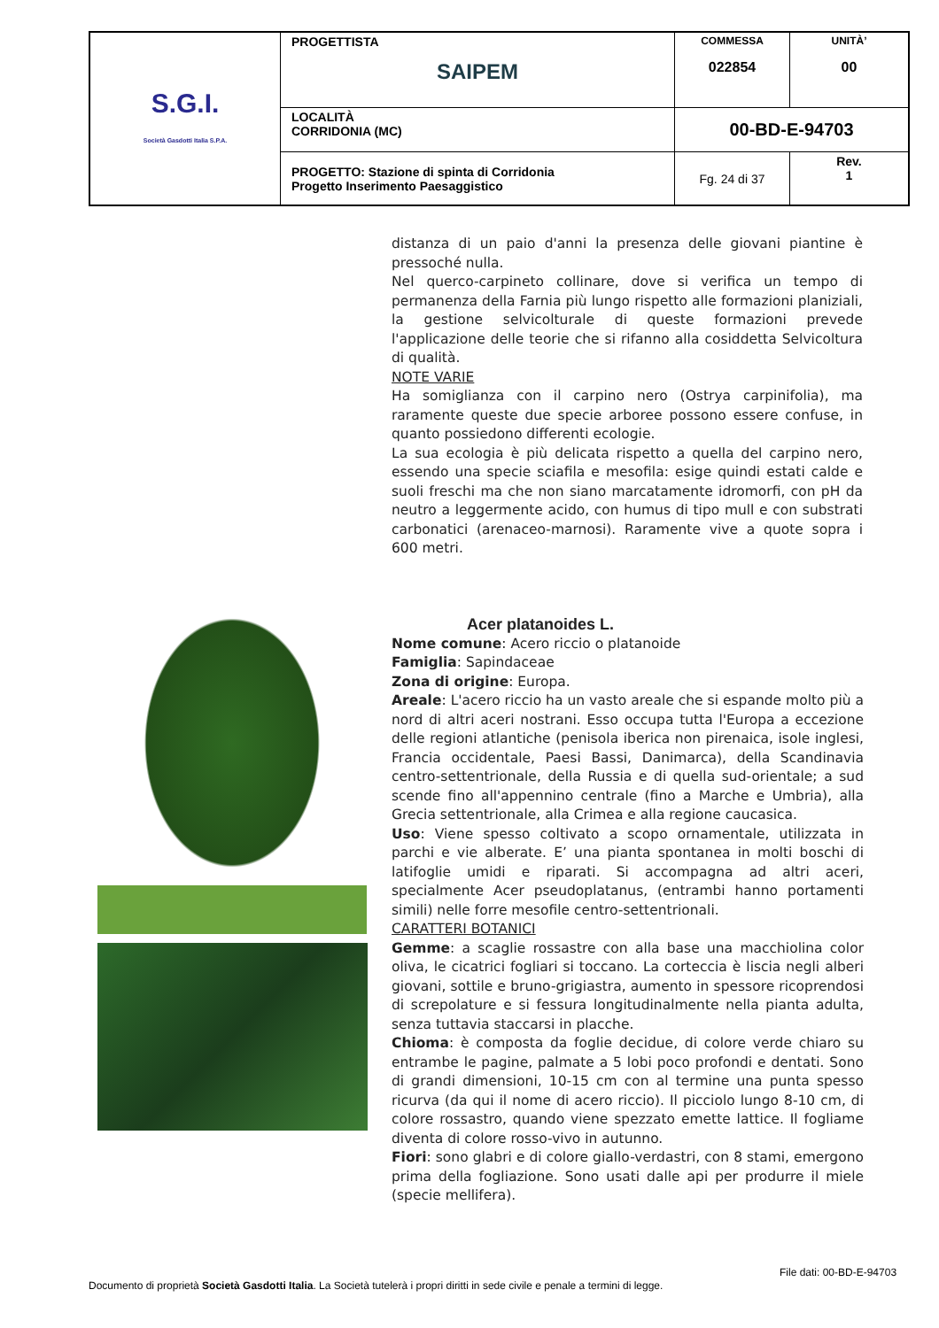| S.G.I. Società Gasdotti Italia S.P.A. | PROGETTISTA SAIPEM | COMMESSA 022854 | UNITÀ’ 00 |
| | LOCALITÀ CORRIDONIA (MC) | 00-BD-E-94703 | |
| | PROGETTO: Stazione di spinta di Corridonia Progetto Inserimento Paesaggistico | Fg. 24 di 37 | Rev. 1 |
distanza di un paio d'anni la presenza delle giovani piantine è pressoché nulla.
Nel querco-carpineto collinare, dove si verifica un tempo di permanenza della Farnia più lungo rispetto alle formazioni planiziali, la gestione selvicolturale di queste formazioni prevede l'applicazione delle teorie che si rifanno alla cosiddetta Selvicoltura di qualità.
NOTE VARIE
Ha somiglianza con il carpino nero (Ostrya carpinifolia), ma raramente queste due specie arboree possono essere confuse, in quanto possiedono differenti ecologie.
La sua ecologia è più delicata rispetto a quella del carpino nero, essendo una specie sciafila e mesofila: esige quindi estati calde e suoli freschi ma che non siano marcatamente idromorfi, con pH da neutro a leggermente acido, con humus di tipo mull e con substrati carbonatici (arenaceo-marnosi). Raramente vive a quote sopra i 600 metri.
Acer platanoides L.
Nome comune: Acero riccio o platanoide
Famiglia: Sapindaceae
Zona di origine: Europa.
Areale: L'acero riccio ha un vasto areale che si espande molto più a nord di altri aceri nostrani. Esso occupa tutta l'Europa a eccezione delle regioni atlantiche (penisola iberica non pirenaica, isole inglesi, Francia occidentale, Paesi Bassi, Danimarca), della Scandinavia centro-settentrionale, della Russia e di quella sud-orientale; a sud scende fino all'appennino centrale (fino a Marche e Umbria), alla Grecia settentrionale, alla Crimea e alla regione caucasica.
Uso: Viene spesso coltivato a scopo ornamentale, utilizzata in parchi e vie alberate. E’ una pianta spontanea in molti boschi di latifoglie umidi e riparati. Si accompagna ad altri aceri, specialmente Acer pseudoplatanus, (entrambi hanno portamenti simili) nelle forre mesofile centro-settentrionali.
CARATTERI BOTANICI
Gemme: a scaglie rossastre con alla base una macchiolina color oliva, le cicatrici fogliari si toccano. La corteccia è liscia negli alberi giovani, sottile e bruno-grigiastra, aumento in spessore ricoprendosi di screpolature e si fessura longitudinalmente nella pianta adulta, senza tuttavia staccarsi in placche.
Chioma: è composta da foglie decidue, di colore verde chiaro su entrambe le pagine, palmate a 5 lobi poco profondi e dentati. Sono di grandi dimensioni, 10-15 cm con al termine una punta spesso ricurva (da qui il nome di acero riccio). Il picciolo lungo 8-10 cm, di colore rossastro, quando viene spezzato emette lattice. Il fogliame diventa di colore rosso-vivo in autunno.
Fiori: sono glabri e di colore giallo-verdastri, con 8 stami, emergono prima della fogliazione. Sono usati dalle api per produrre il miele (specie mellifera).
File dati: 00-BD-E-94703
Documento di proprietà Società Gasdotti Italia. La Società tutelerà i propri diritti in sede civile e penale a termini di legge.